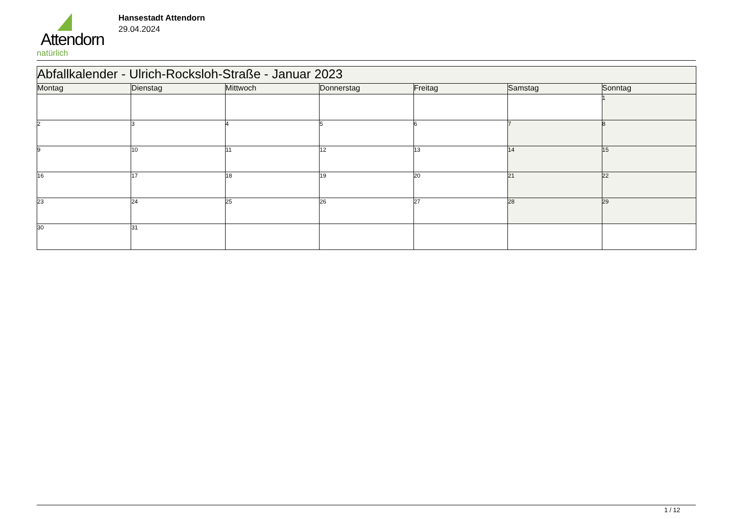Attendorn
natürlich
Hansestadt Attendorn
29.04.2024
| Abfallkalender - Ulrich-Rocksloh-Straße - Januar 2023 | | | | | | |
| Montag | Dienstag | Mittwoch | Donnerstag | Freitag | Samstag | Sonntag |
| | | | | | | 1 |
| 2 | 3 | 4 | 5 | 6 | 7 | 8 |
| 9 | 10 | 11 | 12 | 13 | 14 | 15 |
| 16 | 17 | 18 | 19 | 20 | 21 | 22 |
| 23 | 24 | 25 | 26 | 27 | 28 | 29 |
| 30 | 31 | | | | | |
1 / 12